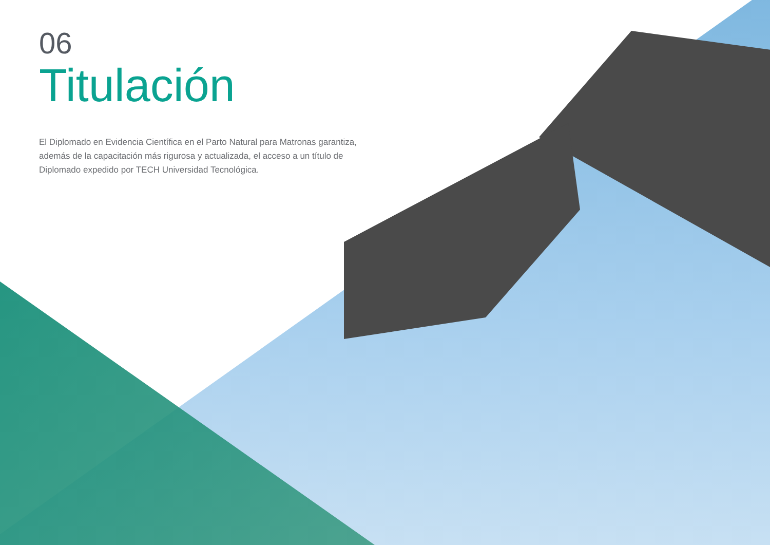06
Titulación
El Diplomado en Evidencia Científica en el Parto Natural para Matronas garantiza, además de la capacitación más rigurosa y actualizada, el acceso a un título de Diplomado expedido por TECH Universidad Tecnológica.